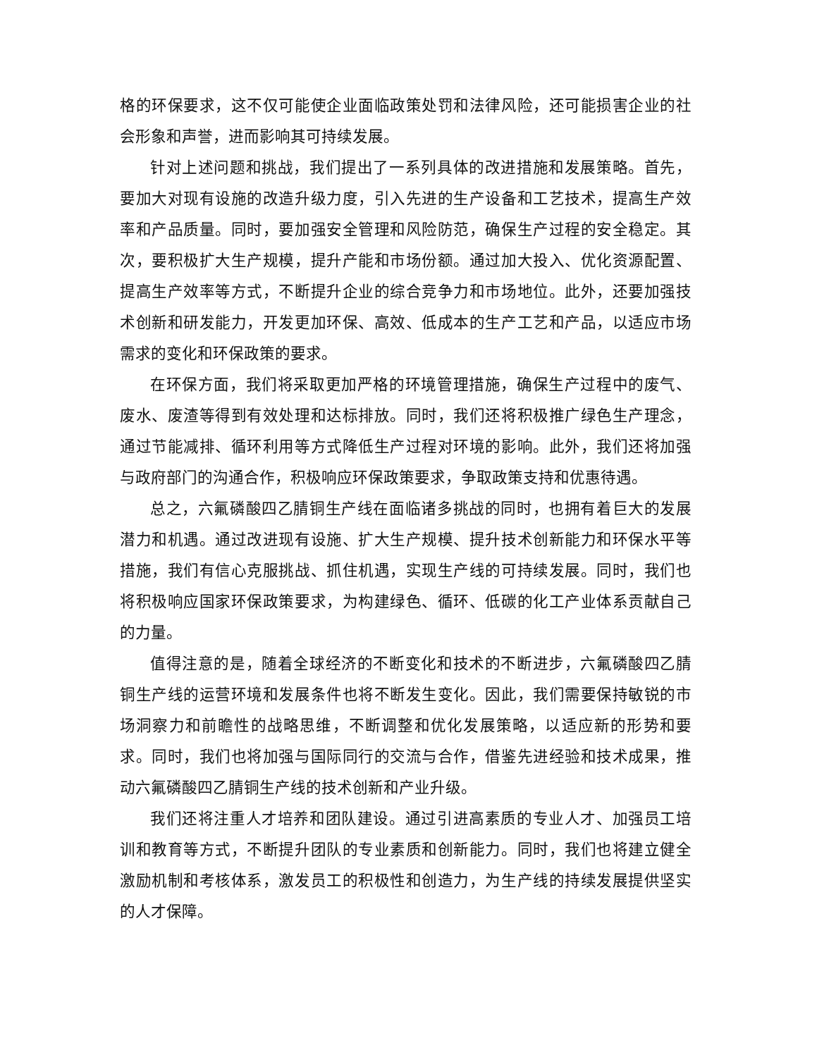格的环保要求，这不仅可能使企业面临政策处罚和法律风险，还可能损害企业的社会形象和声誉，进而影响其可持续发展。
针对上述问题和挑战，我们提出了一系列具体的改进措施和发展策略。首先，要加大对现有设施的改造升级力度，引入先进的生产设备和工艺技术，提高生产效率和产品质量。同时，要加强安全管理和风险防范，确保生产过程的安全稳定。其次，要积极扩大生产规模，提升产能和市场份额。通过加大投入、优化资源配置、提高生产效率等方式，不断提升企业的综合竞争力和市场地位。此外，还要加强技术创新和研发能力，开发更加环保、高效、低成本的生产工艺和产品，以适应市场需求的变化和环保政策的要求。
在环保方面，我们将采取更加严格的环境管理措施，确保生产过程中的废气、废水、废渣等得到有效处理和达标排放。同时，我们还将积极推广绿色生产理念，通过节能减排、循环利用等方式降低生产过程对环境的影响。此外，我们还将加强与政府部门的沟通合作，积极响应环保政策要求，争取政策支持和优惠待遇。
总之，六氟磷酸四乙腈铜生产线在面临诸多挑战的同时，也拥有着巨大的发展潜力和机遇。通过改进现有设施、扩大生产规模、提升技术创新能力和环保水平等措施，我们有信心克服挑战、抓住机遇，实现生产线的可持续发展。同时，我们也将积极响应国家环保政策要求，为构建绿色、循环、低碳的化工产业体系贡献自己的力量。
值得注意的是，随着全球经济的不断变化和技术的不断进步，六氟磷酸四乙腈铜生产线的运营环境和发展条件也将不断发生变化。因此，我们需要保持敏锐的市场洞察力和前瞻性的战略思维，不断调整和优化发展策略，以适应新的形势和要求。同时，我们也将加强与国际同行的交流与合作，借鉴先进经验和技术成果，推动六氟磷酸四乙腈铜生产线的技术创新和产业升级。
我们还将注重人才培养和团队建设。通过引进高素质的专业人才、加强员工培训和教育等方式，不断提升团队的专业素质和创新能力。同时，我们也将建立健全激励机制和考核体系，激发员工的积极性和创造力，为生产线的持续发展提供坚实的人才保障。